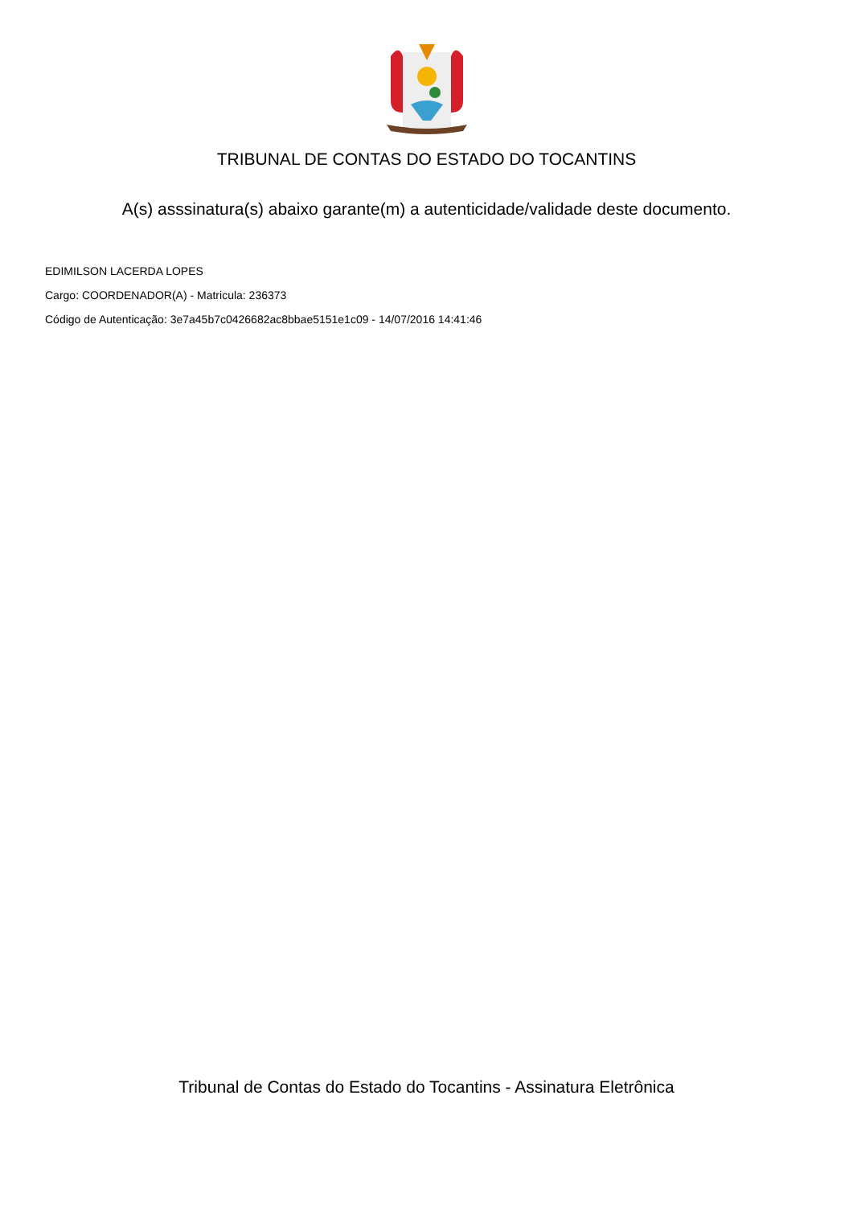TRIBUNAL DE CONTAS DO ESTADO DO TOCANTINS
A(s) asssinatura(s) abaixo garante(m) a autenticidade/validade deste documento.
EDIMILSON LACERDA LOPES
Cargo: COORDENADOR(A) - Matricula: 236373
Código de Autenticação: 3e7a45b7c0426682ac8bbae5151e1c09 - 14/07/2016 14:41:46
Tribunal de Contas do Estado do Tocantins - Assinatura Eletrônica